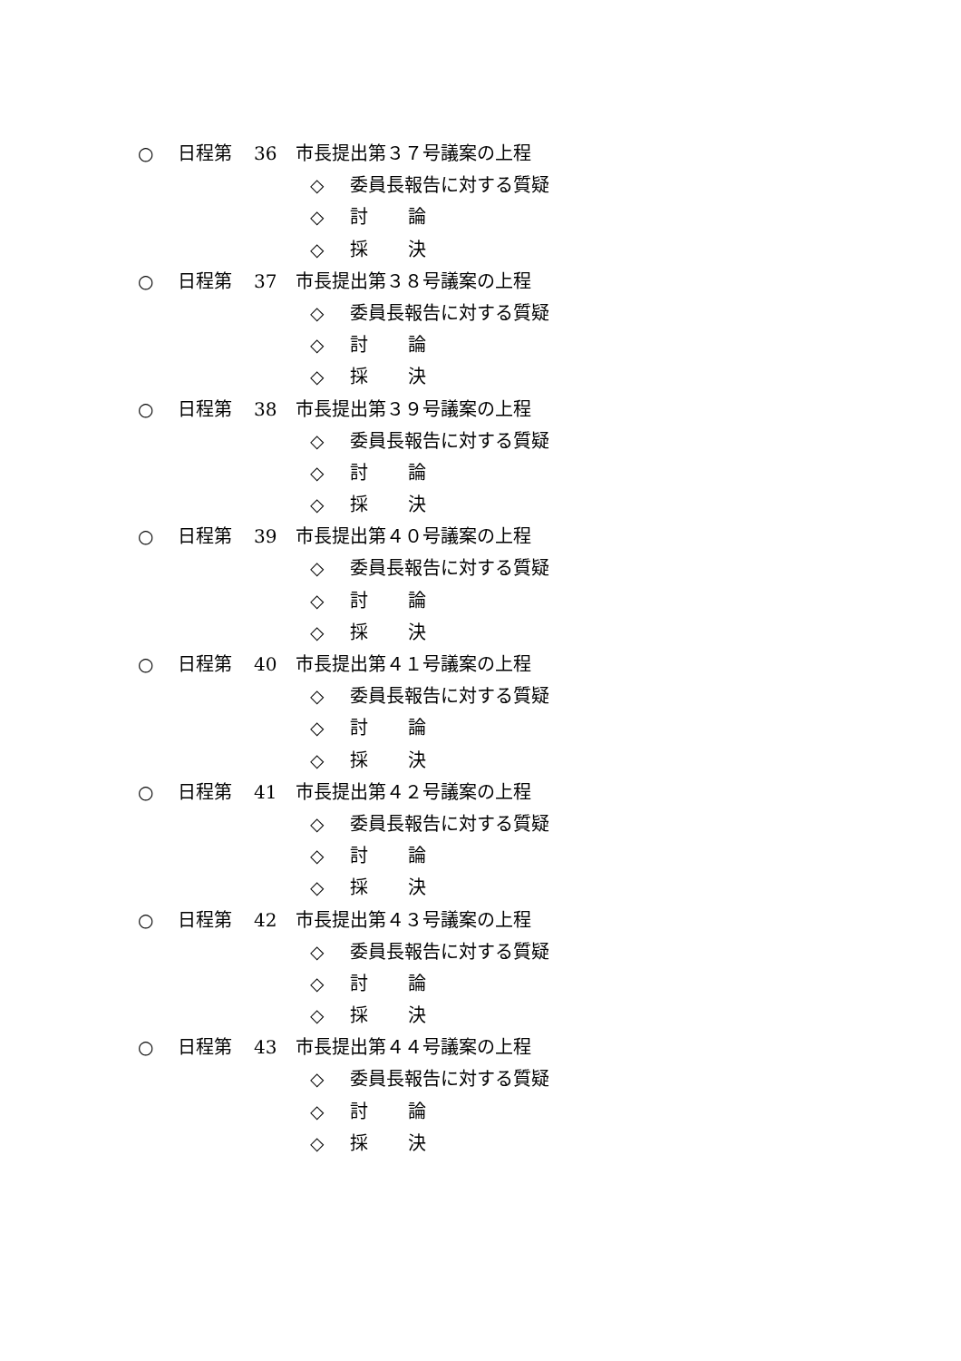○ 日程第 36 市長提出第３７号議案の上程
◇ 委員長報告に対する質疑
◇ 討 論
◇ 採 決
○ 日程第 37 市長提出第３８号議案の上程
◇ 委員長報告に対する質疑
◇ 討 論
◇ 採 決
○ 日程第 38 市長提出第３９号議案の上程
◇ 委員長報告に対する質疑
◇ 討 論
◇ 採 決
○ 日程第 39 市長提出第４０号議案の上程
◇ 委員長報告に対する質疑
◇ 討 論
◇ 採 決
○ 日程第 40 市長提出第４１号議案の上程
◇ 委員長報告に対する質疑
◇ 討 論
◇ 採 決
○ 日程第 41 市長提出第４２号議案の上程
◇ 委員長報告に対する質疑
◇ 討 論
◇ 採 決
○ 日程第 42 市長提出第４３号議案の上程
◇ 委員長報告に対する質疑
◇ 討 論
◇ 採 決
○ 日程第 43 市長提出第４４号議案の上程
◇ 委員長報告に対する質疑
◇ 討 論
◇ 採 決